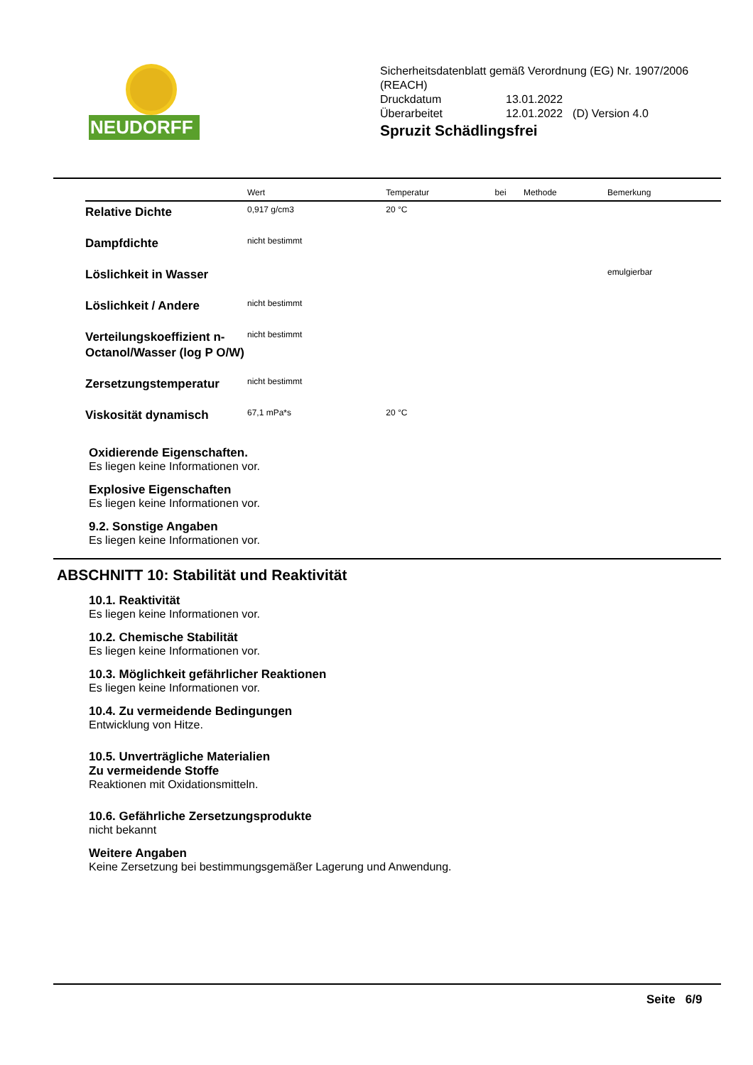NEUDORFF<sup>®</sup>
Sicherheitsdatenblatt gemäß Verordnung (EG) Nr. 1907/2006
(REACH)
| Druckdatum | 13.01.2022 | |
| Überarbeitet | 12.01.2022 | (D) Version 4.0 |
Spruzit Schädlingsfrei
| | Wert | Temperatur | bei | Methode | Bemerkung |
| --- | --- | --- | --- | --- | --- |
| Relative Dichte | 0,917 g/cm3 | 20 °C | | | |
| Dampfdichte | nicht bestimmt | | | | |
| Löslichkeit in Wasser | | | | | emulgierbar |
| Löslichkeit / Andere | nicht bestimmt | | | | |
| Verteilungskoeffizient n-Octanol/Wasser (log P O/W) | nicht bestimmt | | | | |
| Zersetzungstemperatur | nicht bestimmt | | | | |
| Viskosität dynamisch | 67,1 mPa*s | 20 °C | | | |
Oxidierende Eigenschaften.
Es liegen keine Informationen vor.
Explosive Eigenschaften
Es liegen keine Informationen vor.
9.2. Sonstige Angaben
Es liegen keine Informationen vor.
ABSCHNITT 10: Stabilität und Reaktivität
10.1. Reaktivität
Es liegen keine Informationen vor.
10.2. Chemische Stabilität
Es liegen keine Informationen vor.
10.3. Möglichkeit gefährlicher Reaktionen
Es liegen keine Informationen vor.
10.4. Zu vermeidende Bedingungen
Entwicklung von Hitze.
10.5. Unverträgliche Materialien
Zu vermeidende Stoffe
Reaktionen mit Oxidationsmitteln.
10.6. Gefährliche Zersetzungsprodukte
nicht bekannt
Weitere Angaben
Keine Zersetzung bei bestimmungsgemäßer Lagerung und Anwendung.
Seite 6/9